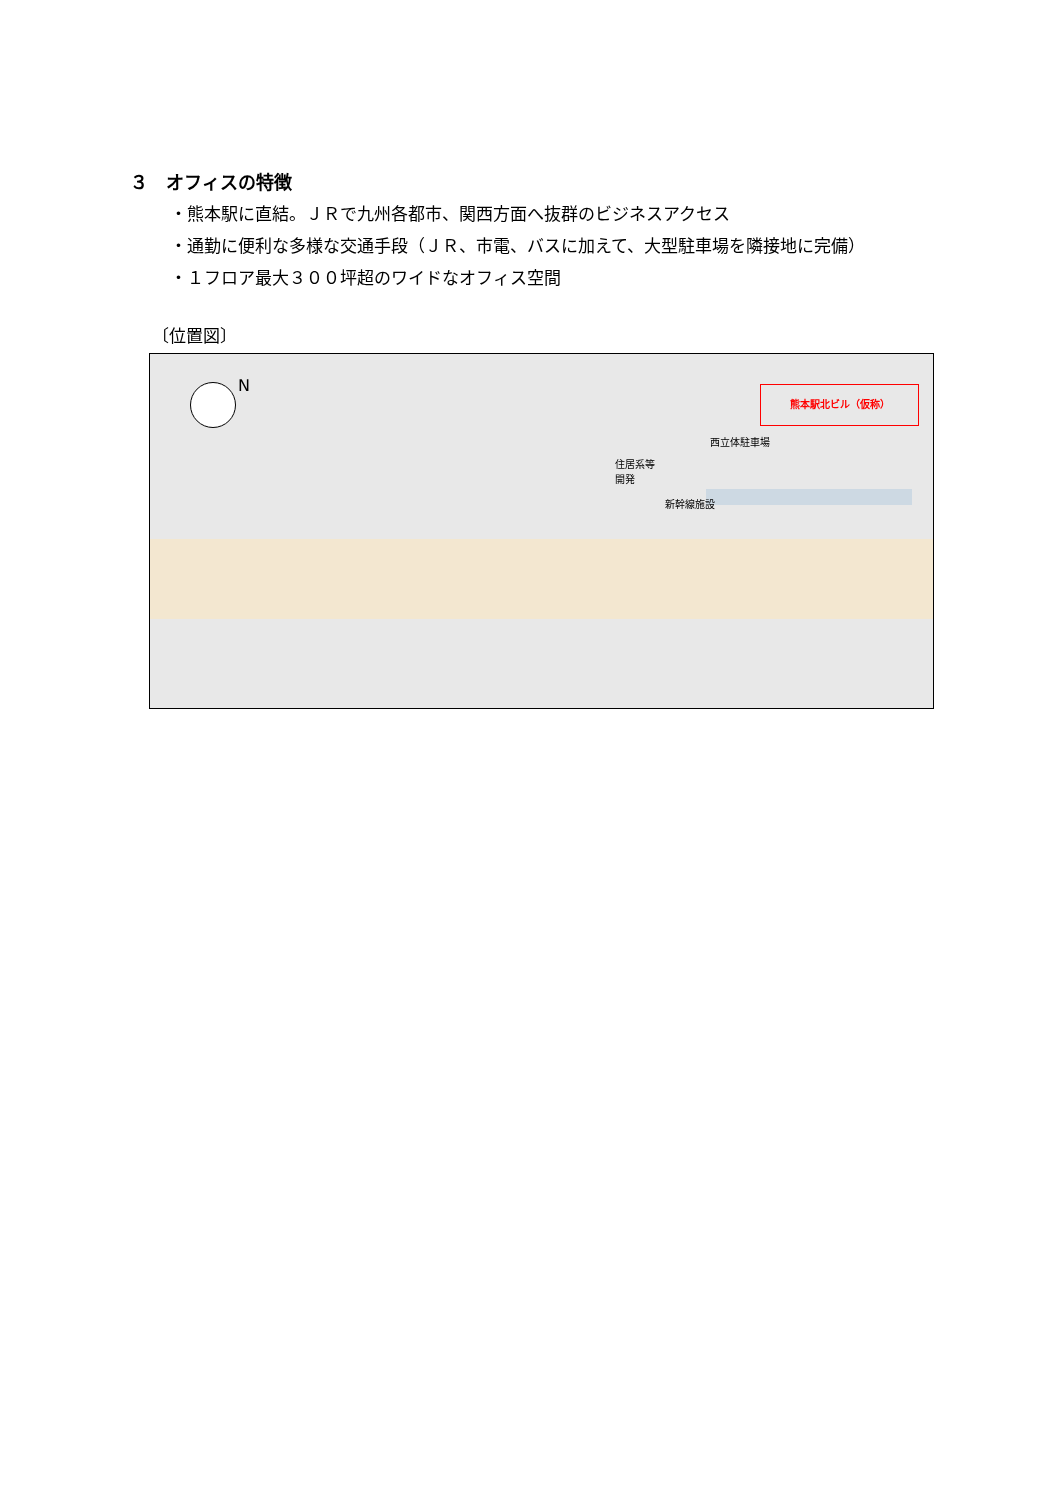３　オフィスの特徴
・熊本駅に直結。ＪＲで九州各都市、関西方面へ抜群のビジネスアクセス
・通勤に便利な多様な交通手段（ＪＲ、市電、バスに加えて、大型駐車場を隣接地に完備）
・１フロア最大３００坪超のワイドなオフィス空間
〔位置図〕
N 熊本駅北ビル（仮称）
西立体駐車場
住居系等
開発
新幹線施設